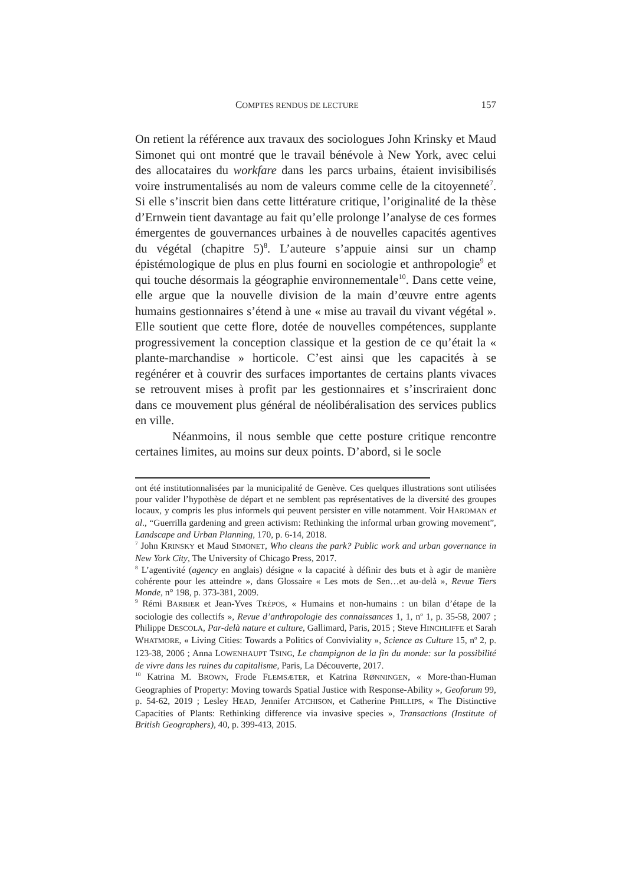COMPTES RENDUS DE LECTURE 157
On retient la référence aux travaux des sociologues John Krinsky et Maud Simonet qui ont montré que le travail bénévole à New York, avec celui des allocataires du workfare dans les parcs urbains, étaient invisibilisés voire instrumentalisés au nom de valeurs comme celle de la citoyenneté<sup>7</sup>. Si elle s’inscrit bien dans cette littérature critique, l’originalité de la thèse d’Ernwein tient davantage au fait qu’elle prolonge l’analyse de ces formes émergentes de gouvernances urbaines à de nouvelles capacités agentives du végétal (chapitre 5)<sup>8</sup>. L’auteure s’appuie ainsi sur un champ épistémologique de plus en plus fourni en sociologie et anthropologie<sup>9</sup> et qui touche désormais la géographie environnementale<sup>10</sup>. Dans cette veine, elle argue que la nouvelle division de la main d’œuvre entre agents humains gestionnaires s’étend à une « mise au travail du vivant végétal ». Elle soutient que cette flore, dotée de nouvelles compétences, supplante progressivement la conception classique et la gestion de ce qu’était la « plante-marchandise » horticole. C’est ainsi que les capacités à se regénérer et à couvrir des surfaces importantes de certains plants vivaces se retrouvent mises à profit par les gestionnaires et s’inscriraient donc dans ce mouvement plus général de néolibéralisation des services publics en ville.
Néanmoins, il nous semble que cette posture critique rencontre certaines limites, au moins sur deux points. D’abord, si le socle
ont été institutionnalisées par la municipalité de Genève. Ces quelques illustrations sont utilisées pour valider l’hypothèse de départ et ne semblent pas représentatives de la diversité des groupes locaux, y compris les plus informels qui peuvent persister en ville notamment. Voir HARDMAN et al., “Guerrilla gardening and green activism: Rethinking the informal urban growing movement”, Landscape and Urban Planning, 170, p. 6-14, 2018.
<sup>7</sup> John KRINSKY et Maud SIMONET, Who cleans the park? Public work and urban governance in New York City, The University of Chicago Press, 2017.
<sup>8</sup> L’agentivité (agency en anglais) désigne « la capacité à définir des buts et à agir de manière cohérente pour les atteindre », dans Glossaire « Les mots de Sen…et au-delà », Revue Tiers Monde, n° 198, p. 373-381, 2009.
<sup>9</sup> Rémi BARBIER et Jean-Yves TRÉPOS, « Humains et non-humains : un bilan d’étape de la sociologie des collectifs », Revue d’anthropologie des connaissances 1, 1, n<sup>o</sup> 1, p. 35-58, 2007 ; Philippe DESCOLA, Par-delà nature et culture, Gallimard, Paris, 2015 ; Steve HINCHLIFFE et Sarah WHATMORE, « Living Cities: Towards a Politics of Conviviality », Science as Culture 15, n<sup>o</sup> 2, p. 123-38, 2006 ; Anna LOWENHAUPT TSING, Le champignon de la fin du monde: sur la possibilité de vivre dans les ruines du capitalisme, Paris, La Découverte, 2017.
<sup>10</sup> Katrina M. BROWN, Frode FLEMSÆTER, et Katrina RØNNINGEN, « More-than-Human Geographies of Property: Moving towards Spatial Justice with Response-Ability », Geoforum 99, p. 54-62, 2019 ; Lesley HEAD, Jennifer ATCHISON, et Catherine PHILLIPS, « The Distinctive Capacities of Plants: Rethinking difference via invasive species », Transactions (Institute of British Geographers), 40, p. 399-413, 2015.